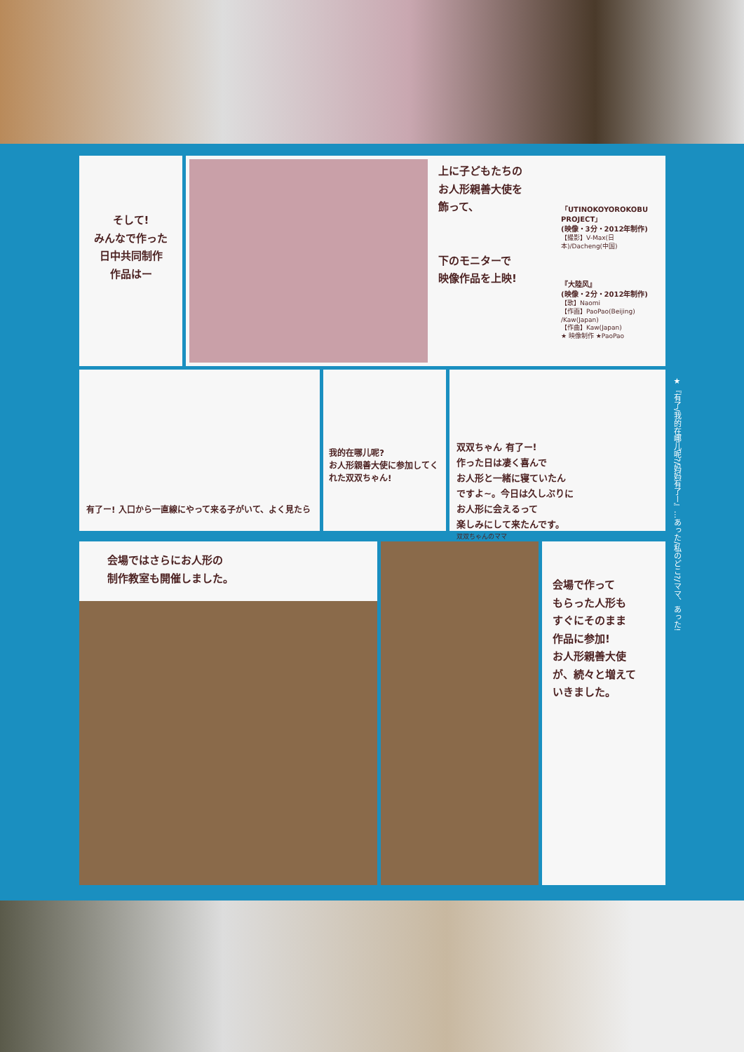そして!
みんなで作った
日中共同制作
作品はー
上に子どもたちの
お人形親善大使を
飾って、
下のモニターで
映像作品を上映!
「UTINOKOYOROKOBU PROJECT」
(映像・3分・2012年制作)
【撮影】V-Max(日本)/Dacheng(中国)
『大陸风』
(映像・2分・2012年制作)
【歌】Naomi
【作画】PaoPao(Beijing) /Kaw(Japan)
【作曲】Kaw(Japan)
★ 映像制作 ★PaoPao
有了ー! 入口から一直線にやって来る子がいて、よく見たら
我的在哪儿呢?
お人形親善大使に参加してくれた双双ちゃん!
双双ちゃん 有了ー!
作った日は凄く喜んで
お人形と一緒に寝ていたん
ですよ~。今日は久しぶりに
お人形に会えるって
楽しみにして来たんです。
双双ちゃんのママ
会場ではさらにお人形の
制作教室も開催しました。
会場で作って
もらった人形も
すぐにそのまま
作品に参加!
お人形親善大使
が、続々と増えて
いきました。
★『有了/我的在哪儿呢?/妈妈有了ー』…あった/私のどこ?/ママ、あった!